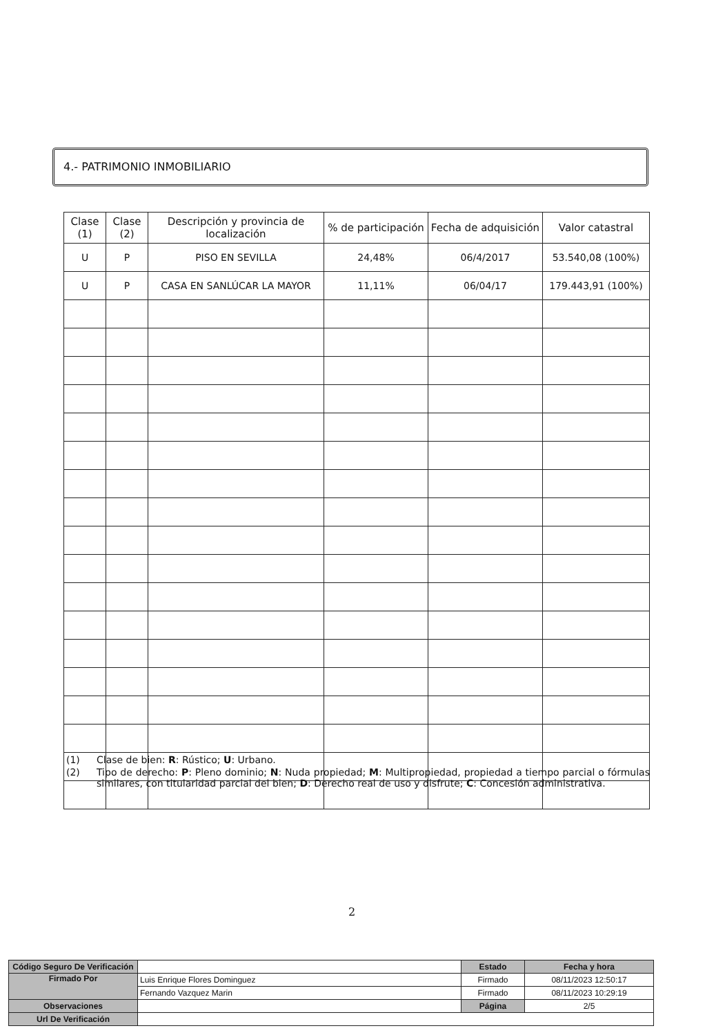4.- PATRIMONIO INMOBILIARIO
| Clase (1) | Clase (2) | Descripción y provincia de localización | % de participación | Fecha de adquisición | Valor catastral |
| --- | --- | --- | --- | --- | --- |
| U | P | PISO EN SEVILLA | 24,48% | 06/4/2017 | 53.540,08 (100%) |
| U | P | CASA EN SANLÚCAR LA MAYOR | 11,11% | 06/04/17 | 179.443,91 (100%) |
(1) Clase de bien: R: Rústico; U: Urbano.
(2) Tipo de derecho: P: Pleno dominio; N: Nuda propiedad; M: Multipropiedad, propiedad a tiempo parcial o fórmulas similares, con titularidad parcial del bien; D: Derecho real de uso y disfrute; C: Concesión administrativa.
2
| Código Seguro De Verificación | | Estado | Fecha y hora |
| Firmado Por | Luis Enrique Flores Dominguez | Firmado | 08/11/2023 12:50:17 |
| | Fernando Vazquez Marin | Firmado | 08/11/2023 10:29:19 |
| Observaciones | | Página | 2/5 |
| Url De Verificación | | | |